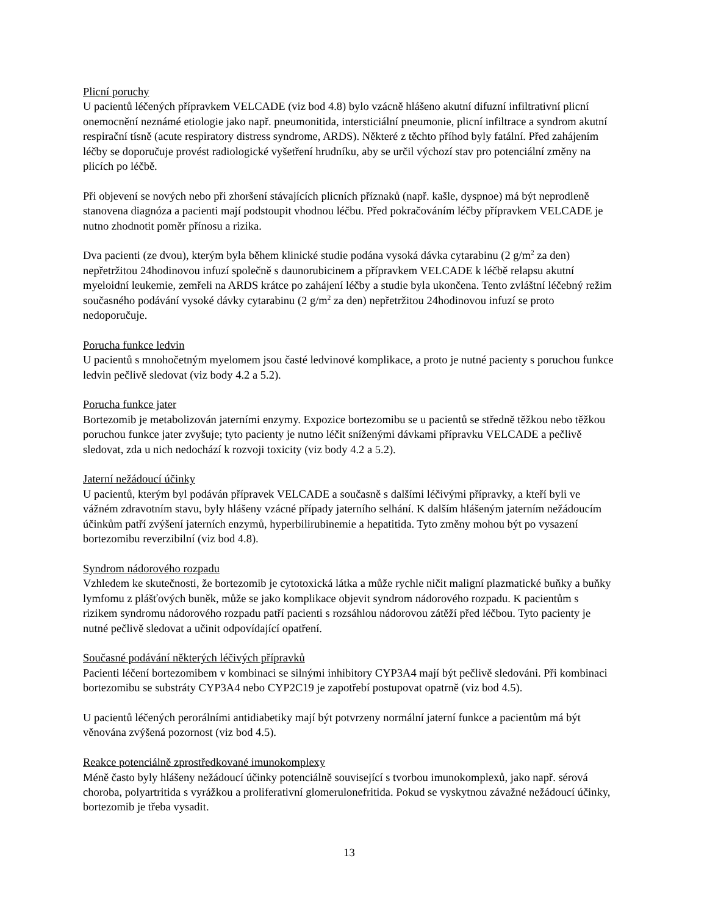Plicní poruchy
U pacientů léčených přípravkem VELCADE (viz bod 4.8) bylo vzácně hlášeno akutní difuzní infiltrativní plicní onemocnění neznámé etiologie jako např. pneumonitida, intersticiální pneumonie, plicní infiltrace a syndrom akutní respirační tísně (acute respiratory distress syndrome, ARDS). Některé z těchto příhod byly fatální. Před zahájením léčby se doporučuje provést radiologické vyšetření hrudníku, aby se určil výchozí stav pro potenciální změny na plicích po léčbě.
Při objevení se nových nebo při zhoršení stávajících plicních příznaků (např. kašle, dyspnoe) má být neprodleně stanovena diagnóza a pacienti mají podstoupit vhodnou léčbu. Před pokračováním léčby přípravkem VELCADE je nutno zhodnotit poměr přínosu a rizika.
Dva pacienti (ze dvou), kterým byla během klinické studie podána vysoká dávka cytarabinu (2 g/m<sup>2</sup> za den) nepřetržitou 24hodinovou infuzí společně s daunorubicinem a přípravkem VELCADE k léčbě relapsu akutní myeloidní leukemie, zemřeli na ARDS krátce po zahájení léčby a studie byla ukončena. Tento zvláštní léčebný režim současného podávání vysoké dávky cytarabinu (2 g/m<sup>2</sup> za den) nepřetržitou 24hodinovou infuzí se proto nedoporučuje.
Porucha funkce ledvin
U pacientů s mnohočetným myelomem jsou časté ledvinové komplikace, a proto je nutné pacienty s poruchou funkce ledvin pečlivě sledovat (viz body 4.2 a 5.2).
Porucha funkce jater
Bortezomib je metabolizován jaterními enzymy. Expozice bortezomibu se u pacientů se středně těžkou nebo těžkou poruchou funkce jater zvyšuje; tyto pacienty je nutno léčit sníženými dávkami přípravku VELCADE a pečlivě sledovat, zda u nich nedochází k rozvoji toxicity (viz body 4.2 a 5.2).
Jaterní nežádoucí účinky
U pacientů, kterým byl podáván přípravek VELCADE a současně s dalšími léčivými přípravky, a kteří byli ve vážném zdravotním stavu, byly hlášeny vzácné případy jaterního selhání. K dalším hlášeným jaterním nežádoucím účinkům patří zvýšení jaterních enzymů, hyperbilirubinemie a hepatitida. Tyto změny mohou být po vysazení bortezomibu reverzibilní (viz bod 4.8).
Syndrom nádorového rozpadu
Vzhledem ke skutečnosti, že bortezomib je cytotoxická látka a může rychle ničit maligní plazmatické buňky a buňky lymfomu z plášťových buněk, může se jako komplikace objevit syndrom nádorového rozpadu. K pacientům s rizikem syndromu nádorového rozpadu patří pacienti s rozsáhlou nádorovou zátěží před léčbou. Tyto pacienty je nutné pečlivě sledovat a učinit odpovídající opatření.
Současné podávání některých léčivých přípravků
Pacienti léčení bortezomibem v kombinaci se silnými inhibitory CYP3A4 mají být pečlivě sledováni. Při kombinaci bortezomibu se substráty CYP3A4 nebo CYP2C19 je zapotřebí postupovat opatrně (viz bod 4.5).
U pacientů léčených perorálními antidiabetiky mají být potvrzeny normální jaterní funkce a pacientům má být věnována zvýšená pozornost (viz bod 4.5).
Reakce potenciálně zprostředkované imunokomplexy
Méně často byly hlášeny nežádoucí účinky potenciálně související s tvorbou imunokomplexů, jako např. sérová choroba, polyartritida s vyrážkou a proliferativní glomerulonefritida. Pokud se vyskytnou závažné nežádoucí účinky, bortezomib je třeba vysadit.
13